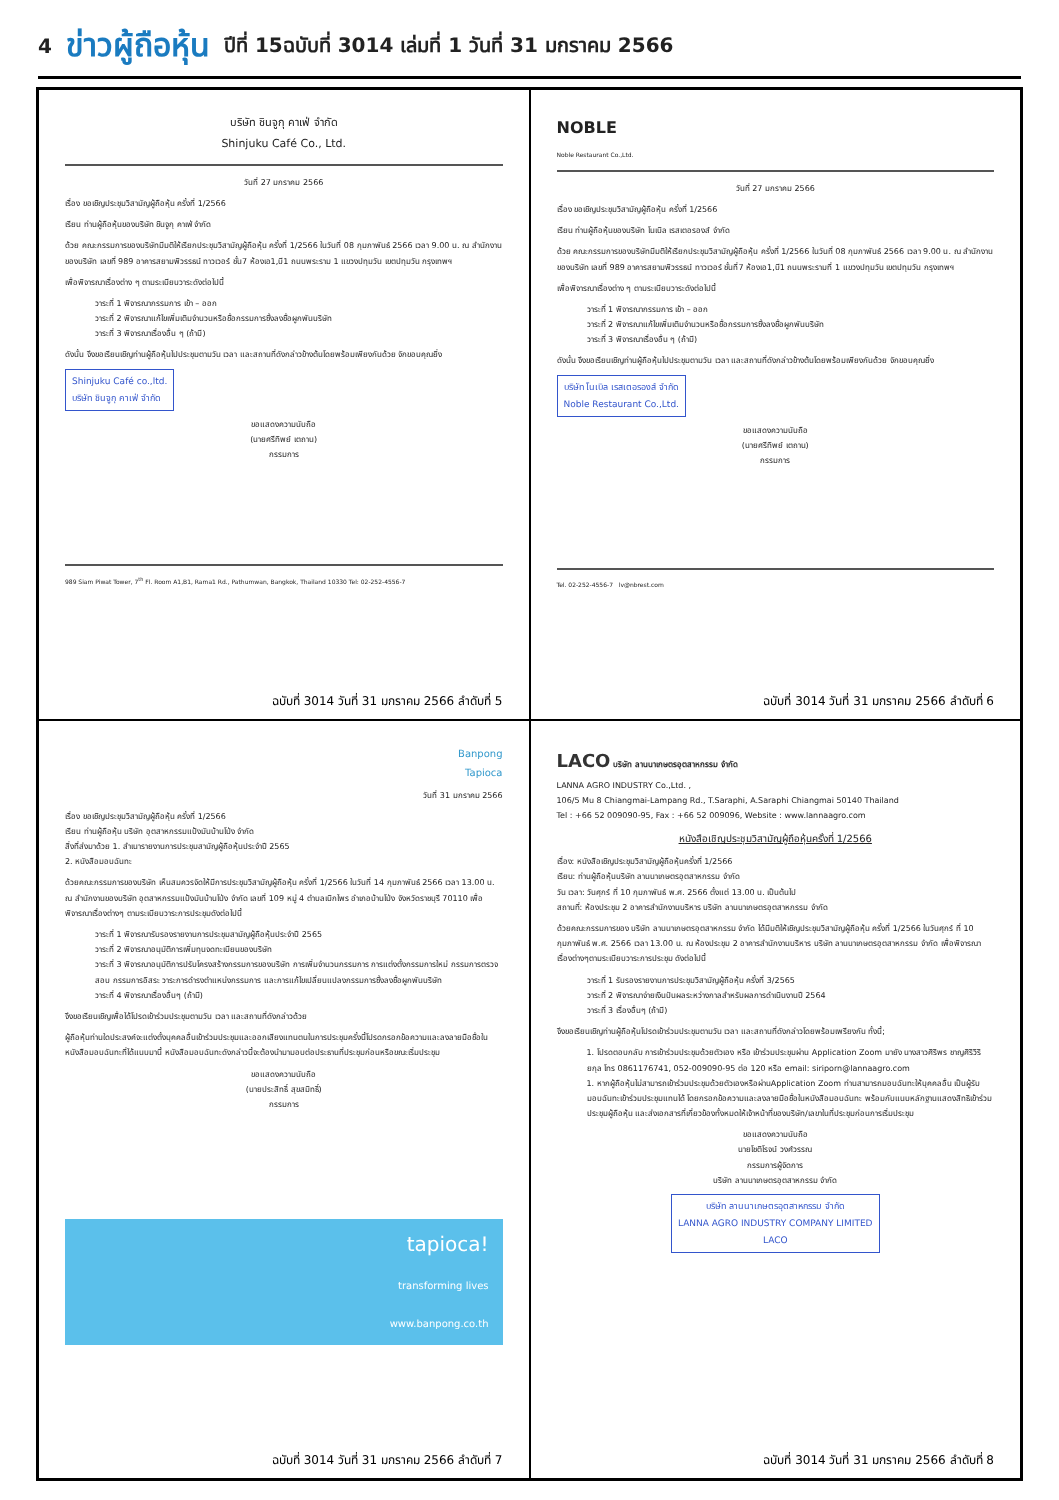4 ข่าวผู้ถือหุ้น ปีที่ 15ฉบับที่ 3014 เล่มที่ 1 วันที่ 31 มกราคม 2566
บริษัท ชินจูกุ คาเฟ่ จำกัด
Shinjuku Café Co., Ltd.
วันที่ 27 มกราคม 2566
เรื่อง ขอเชิญประชุมวิสามัญผู้ถือหุ้น ครั้งที่ 1/2566
เรียน ท่านผู้ถือหุ้นของบริษัท ชินจูกุ คาเฟ่ จำกัด
ด้วย คณะกรรมการของบริษัทมีมติให้เรียกประชุมวิสามัญผู้ถือหุ้น ครั้งที่ 1/2566 ในวันที่ 08 กุมภาพันธ์ 2566 เวลา 9.00 น. ณ สำนักงานของบริษัท เลขที่ 989 อาคารสยามพิวรรธน์ ทาวเวอร์ ชั้น7 ห้องเอ1,บี1 ถนนพระราม 1 แขวงปทุมวัน เขตปทุมวัน กรุงเทพฯ
เพื่อพิจารณาเรื่องต่าง ๆ ตามระเบียบวาระดังต่อไปนี้
วาระที่ 1 พิจารณากรรมการ เข้า – ออก
วาระที่ 2 พิจารณาแก้ไขเพิ่มเติมจำนวนหรือชื่อกรรมการซึ่งลงชื่อผูกพันบริษัท
วาระที่ 3 พิจารณาเรื่องอื่น ๆ (ถ้ามี)
ดังนั้น จึงขอเรียนเชิญท่านผู้ถือหุ้นไปประชุมตามวัน เวลา และสถานที่ดังกล่าวข้างต้นโดยพร้อมเพียงกันด้วย จักขอบคุณยิ่ง
Shinjuku Café co.,ltd.
บริษัท ชินจูกุ คาเฟ่ จำกัด
ขอแสดงความนับถือ
(นายศรีทิพย์ เตถาน)
กรรมการ
989 Siam Piwat Tower, 7<sup>th</sup> Fl. Room A1,B1, Rama1 Rd., Pathumwan, Bangkok, Thailand 10330 Tel: 02-252-4556-7
ฉบับที่ 3014 วันที่ 31 มกราคม 2566 ลำดับที่ 5
NOBLE
Noble Restaurant Co.,Ltd.
วันที่ 27 มกราคม 2566
เรื่อง ขอเชิญประชุมวิสามัญผู้ถือหุ้น ครั้งที่ 1/2566
เรียน ท่านผู้ถือหุ้นของบริษัท โนเบิล เรสเตอรองส์ จำกัด
ด้วย คณะกรรมการของบริษัทมีมติให้เรียกประชุมวิสามัญผู้ถือหุ้น ครั้งที่ 1/2566 ในวันที่ 08 กุมภาพันธ์ 2566 เวลา 9.00 น. ณ สำนักงานของบริษัท เลขที่ 989 อาคารสยามพิวรรธน์ ทาวเวอร์ ชั้นที่7 ห้องเอ1,บี1 ถนนพระรามที่ 1 แขวงปทุมวัน เขตปทุมวัน กรุงเทพฯ
เพื่อพิจารณาเรื่องต่าง ๆ ตามระเบียบวาระดังต่อไปนี้
วาระที่ 1 พิจารณากรรมการ เข้า – ออก
วาระที่ 2 พิจารณาแก้ไขเพิ่มเติมจำนวนหรือชื่อกรรมการซึ่งลงชื่อผูกพันบริษัท
วาระที่ 3 พิจารณาเรื่องอื่น ๆ (ถ้ามี)
ดังนั้น จึงขอเรียนเชิญท่านผู้ถือหุ้นไปประชุมตามวัน เวลา และสถานที่ดังกล่าวข้างต้นโดยพร้อมเพียงกันด้วย จักขอบคุณยิ่ง
บริษัท โนเบิล เรสเตอรองส์ จำกัด
Noble Restaurant Co.,Ltd.
ขอแสดงความนับถือ
(นายศรีทิพย์ เตถาน)
กรรมการ
Tel. 02-252-4556-7 lv@nbrest.com
ฉบับที่ 3014 วันที่ 31 มกราคม 2566 ลำดับที่ 6
Banpong
Tapioca
วันที่ 31 มกราคม 2566
เรื่อง ขอเชิญประชุมวิสามัญผู้ถือหุ้น ครั้งที่ 1/2566
เรียน ท่านผู้ถือหุ้น บริษัท อุตสาหกรรมแป้งมันบ้านโป่ง จำกัด
สิ่งที่ส่งมาด้วย 1. สำเนารายงานการประชุมสามัญผู้ถือหุ้นประจำปี 2565
2. หนังสือมอบฉันทะ
ด้วยคณะกรรมการของบริษัท เห็นสมควรจัดให้มีการประชุมวิสามัญผู้ถือหุ้น ครั้งที่ 1/2566 ในวันที่ 14 กุมภาพันธ์ 2566 เวลา 13.00 น. ณ สำนักงานของบริษัท อุตสาหกรรมแป้งมันบ้านโป่ง จำกัด เลขที่ 109 หมู่ 4 ตำบลเบิกไพร อำเภอบ้านโป่ง จังหวัดราชบุรี 70110 เพื่อพิจารณาเรื่องต่างๆ ตามระเบียบวาระการประชุมดังต่อไปนี้
วาระที่ 1 พิจารณารับรองรายงานการประชุมสามัญผู้ถือหุ้นประจำปี 2565
วาระที่ 2 พิจารณาอนุมัติการเพิ่มทุนจดทะเบียนของบริษัท
วาระที่ 3 พิจารณาอนุมัติการปรับโครงสร้างกรรมการของบริษัท การเพิ่มจำนวนกรรมการ การแต่งตั้งกรรมการใหม่ กรรมการตรวจสอบ กรรมการอิสระ วาระการดำรงตำแหน่งกรรมการ และการแก้ไขเปลี่ยนแปลงกรรมการซึ่งลงชื่อผูกพันบริษัท
วาระที่ 4 พิจารณาเรื่องอื่นๆ (ถ้ามี)
จึงขอเรียนเชิญเพื่อได้โปรดเข้าร่วมประชุมตามวัน เวลา และสถานที่ดังกล่าวด้วย
ผู้ถือหุ้นท่านใดประสงค์จะแต่งตั้งบุคคลอื่นเข้าร่วมประชุมและออกเสียงแทนตนในการประชุมครั้งนี้โปรดกรอกข้อความและลงลายมือชื่อในหนังสือมอบฉันทะที่ได้แนบมานี้ หนังสือมอบฉันทะดังกล่าวนี้จะต้องนำมามอบต่อประธานที่ประชุมก่อนหรือขณะเริ่มประชุม
ขอแสดงความนับถือ
(นายประสิทธิ์ สุขสมิทธิ์)
กรรมการ
tapioca!
transforming lives
www.banpong.co.th
ฉบับที่ 3014 วันที่ 31 มกราคม 2566 ลำดับที่ 7
LACO บริษัท ลานนาเกษตรอุตสาหกรรม จำกัด
LANNA AGRO INDUSTRY Co.,Ltd. ,
106/5 Mu 8 Chiangmai-Lampang Rd., T.Saraphi, A.Saraphi Chiangmai 50140 Thailand
Tel : +66 52 009090-95, Fax : +66 52 009096, Website : www.lannaagro.com
หนังสือเชิญประชุมวิสามัญผู้ถือหุ้นครั้งที่ 1/2566
เรื่อง: หนังสือเชิญประชุมวิสามัญผู้ถือหุ้นครั้งที่ 1/2566
เรียน: ท่านผู้ถือหุ้นบริษัท ลานนาเกษตรอุตสาหกรรม จำกัด
วัน เวลา: วันศุกร์ ที่ 10 กุมภาพันธ์ พ.ศ. 2566 ตั้งแต่ 13.00 น. เป็นต้นไป
สถานที่: ห้องประชุม 2 อาคารสำนักงานบริหาร บริษัท ลานนาเกษตรอุตสาหกรรม จำกัด
ด้วยคณะกรรมการของ บริษัท ลานนาเกษตรอุตสาหกรรม จำกัด ได้มีมติให้เชิญประชุมวิสามัญผู้ถือหุ้น ครั้งที่ 1/2566 ในวันศุกร์ ที่ 10 กุมภาพันธ์ พ.ศ. 2566 เวลา 13.00 น. ณ ห้องประชุม 2 อาคารสำนักงานบริหาร บริษัท ลานนาเกษตรอุตสาหกรรม จำกัด เพื่อพิจารณาเรื่องต่างๆตามระเบียบวาระการประชุม ดังต่อไปนี้
วาระที่ 1 รับรองรายงานการประชุมวิสามัญผู้ถือหุ้น ครั้งที่ 3/2565
วาระที่ 2 พิจารณาจ่ายเงินปันผลระหว่างกาลสำหรับผลการดำเนินงานปี 2564
วาระที่ 3 เรื่องอื่นๆ (ถ้ามี)
จึงขอเรียนเชิญท่านผู้ถือหุ้นโปรดเข้าร่วมประชุมตามวัน เวลา และสถานที่ดังกล่าวโดยพร้อมเพรียงกัน ทั้งนี้;
1. โปรดตอบกลับ การเข้าร่วมประชุมด้วยตัวเอง หรือ เข้าร่วมประชุมผ่าน Application Zoom มายัง นางสาวศิริพร ชาญศิริวิริยกุล โทร 0861176741, 052-009090-95 ต่อ 120 หรือ email: siriporn@lannaagro.com
1. หากผู้ถือหุ้นไม่สามารถเข้าร่วมประชุมด้วยตัวเองหรือผ่านApplication Zoom ท่านสามารถมอบฉันทะให้บุคคลอื่น เป็นผู้รับมอบฉันทะเข้าร่วมประชุมแทนได้ โดยกรอกข้อความและลงลายมือชื่อในหนังสือมอบฉันทะ พร้อมกับแนบหลักฐานแสดงสิทธิเข้าร่วมประชุมผู้ถือหุ้น และส่งเอกสารที่เกี่ยวข้องทั้งหมดให้เจ้าหน้าที่ของบริษัท/เลขาในที่ประชุมก่อนการเริ่มประชุม
ขอแสดงความนับถือ
นายโชติโรจน์ วงศ์วรรณ
กรรมการผู้จัดการ
บริษัท ลานนาเกษตรอุตสาหกรรม จำกัด
บริษัท ลานนาเกษตรอุตสาหกรรม จำกัด
LANNA AGRO INDUSTRY COMPANY LIMITED
LACO
ฉบับที่ 3014 วันที่ 31 มกราคม 2566 ลำดับที่ 8